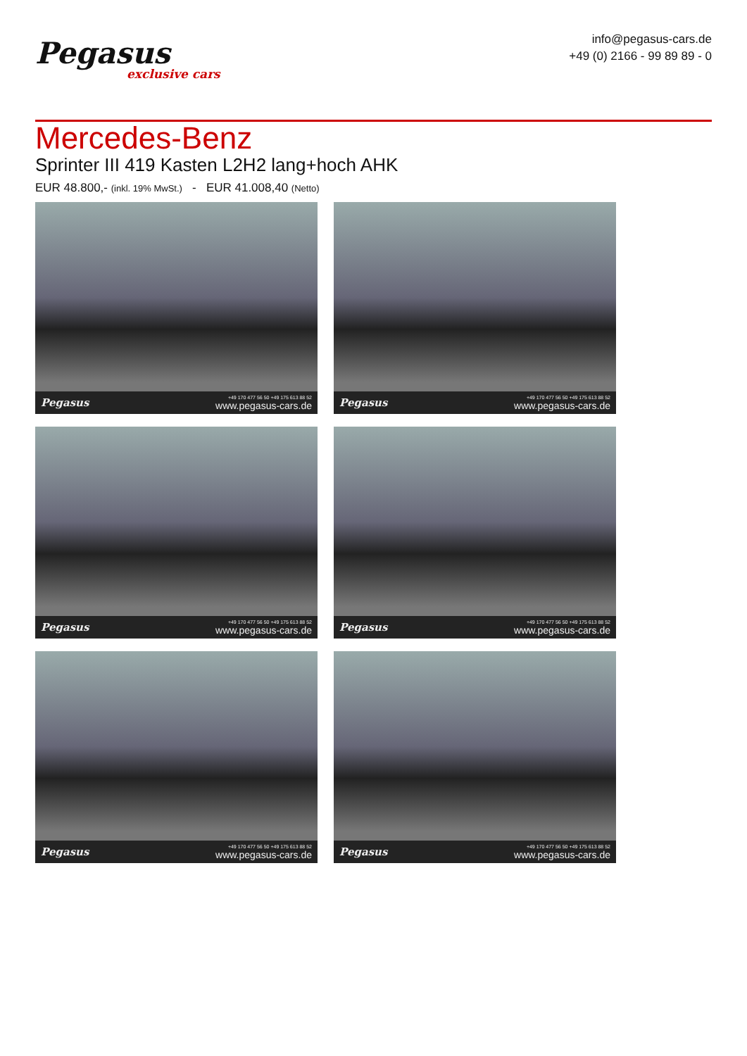Pegasus
exclusive cars
info@pegasus-cars.de
+49 (0) 2166 - 99 89 89 - 0
Mercedes-Benz
Sprinter III 419 Kasten L2H2 lang+hoch AHK
EUR 48.800,- (inkl. 19% MwSt.) - EUR 41.008,40 (Netto)
Pegasus
+49 170 477 56 50 +49 175 613 88 52
www.pegasus-cars.de
Pegasus
+49 170 477 56 50 +49 175 613 88 52
www.pegasus-cars.de
Pegasus
+49 170 477 56 50 +49 175 613 88 52
www.pegasus-cars.de
Pegasus
+49 170 477 56 50 +49 175 613 88 52
www.pegasus-cars.de
Pegasus
+49 170 477 56 50 +49 175 613 88 52
www.pegasus-cars.de
Pegasus
+49 170 477 56 50 +49 175 613 88 52
www.pegasus-cars.de